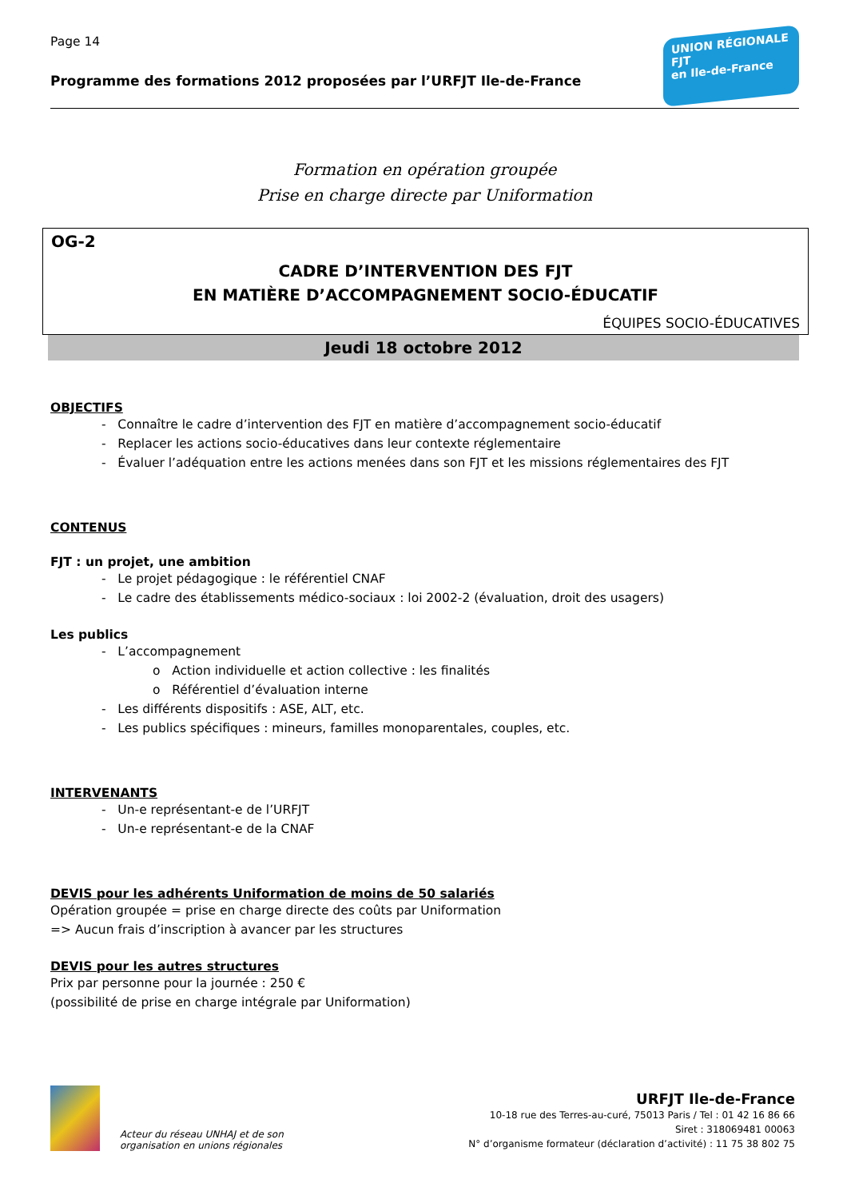Page 14
Programme des formations 2012 proposées par l’URFJT Ile-de-France
UNION RÉGIONALE
FJT
en Ile-de-France
Formation en opération groupée
Prise en charge directe par Uniformation
OG-2
CADRE D’INTERVENTION DES FJT
EN MATIÈRE D’ACCOMPAGNEMENT SOCIO-ÉDUCATIF
ÉQUIPES SOCIO-ÉDUCATIVES
Jeudi 18 octobre 2012
OBJECTIFS
- Connaître le cadre d’intervention des FJT en matière d’accompagnement socio-éducatif
- Replacer les actions socio-éducatives dans leur contexte réglementaire
- Évaluer l’adéquation entre les actions menées dans son FJT et les missions réglementaires des FJT
CONTENUS
FJT : un projet, une ambition
- Le projet pédagogique : le référentiel CNAF
- Le cadre des établissements médico-sociaux : loi 2002-2 (évaluation, droit des usagers)
Les publics
- L’accompagnement
o Action individuelle et action collective : les finalités
o Référentiel d’évaluation interne
- Les différents dispositifs : ASE, ALT, etc.
- Les publics spécifiques : mineurs, familles monoparentales, couples, etc.
INTERVENANTS
- Un-e représentant-e de l’URFJT
- Un-e représentant-e de la CNAF
DEVIS pour les adhérents Uniformation de moins de 50 salariés
Opération groupée = prise en charge directe des coûts par Uniformation
=> Aucun frais d’inscription à avancer par les structures
DEVIS pour les autres structures
Prix par personne pour la journée : 250 €
(possibilité de prise en charge intégrale par Uniformation)
Acteur du réseau UNHAJ et de son
organisation en unions régionales
URFJT Ile-de-France
10-18 rue des Terres-au-curé, 75013 Paris / Tel : 01 42 16 86 66
Siret : 318069481 00063
N° d’organisme formateur (déclaration d’activité) : 11 75 38 802 75